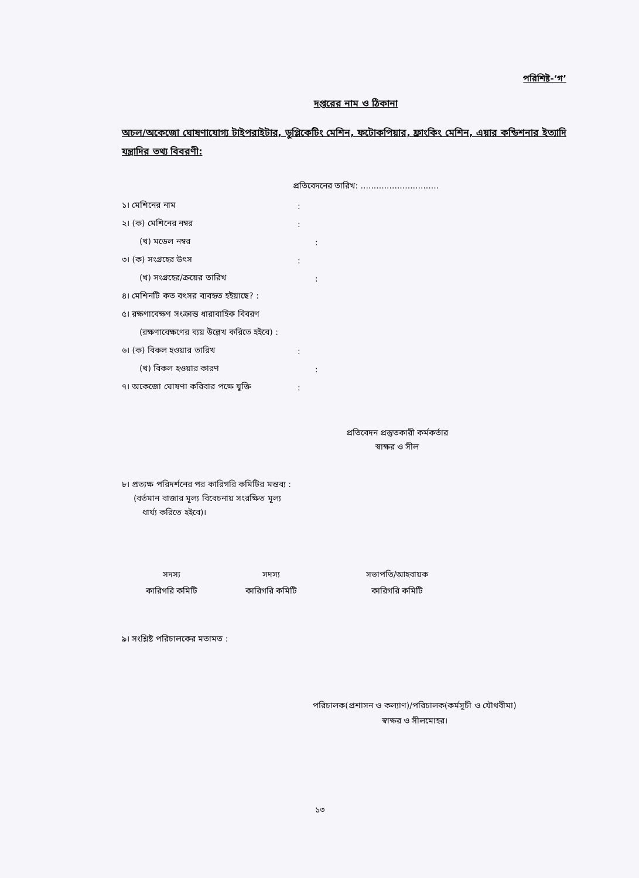পরিশিষ্ট-‘গ’
দপ্তরের নাম ও ঠিকানা
অচল/অকেজো ঘোষণাযোগ্য টাইপরাইটার, ডুপ্লিকেটিং মেশিন, ফটোকপিয়ার, ফ্রাংকিং মেশিন, এয়ার কন্ডিশনার ইত্যাদি যন্ত্রাদির তথ্য বিবরণী:
প্রতিবেদনের তারিখ: ..............................
১। মেশিনের নাম:
২। (ক) মেশিনের নম্বর:
(খ) মডেল নম্বর:
৩। (ক) সংগ্রহের উৎস:
(খ) সংগ্রহের/ক্রয়ের তারিখ:
৪। মেশিনটি কত বৎসর ব্যবহৃত হইয়াছে? :
৫। রক্ষণাবেক্ষণ সংক্রান্ত ধারাবাহিক বিবরণ
(রক্ষণাবেক্ষণের ব্যয় উল্লেখ করিতে হইবে) :
৬। (ক) বিকল হওয়ার তারিখ:
(খ) বিকল হওয়ার কারণ:
৭। অকেজো ঘোষণা করিবার পক্ষে যুক্তি:
প্রতিবেদন প্রস্তুতকারী কর্মকর্তার
স্বাক্ষর ও সীল
৮। প্রত্যক্ষ পরিদর্শনের পর কারিগরি কমিটির মন্তব্য :
(বর্তমান বাজার মূল্য বিবেচনায় সংরক্ষিত মূল্য
ধার্য্য করিতে হইবে)।
সদস্য
কারিগরি কমিটি
সদস্য
কারিগরি কমিটি
সভাপতি/আহবায়ক
কারিগরি কমিটি
৯। সংশ্লিষ্ট পরিচালকের মতামত :
পরিচালক(প্রশাসন ও কল্যাণ)/পরিচালক(কর্মসূচী ও যৌথবীমা)
স্বাক্ষর ও সীলমোহর।
১৩